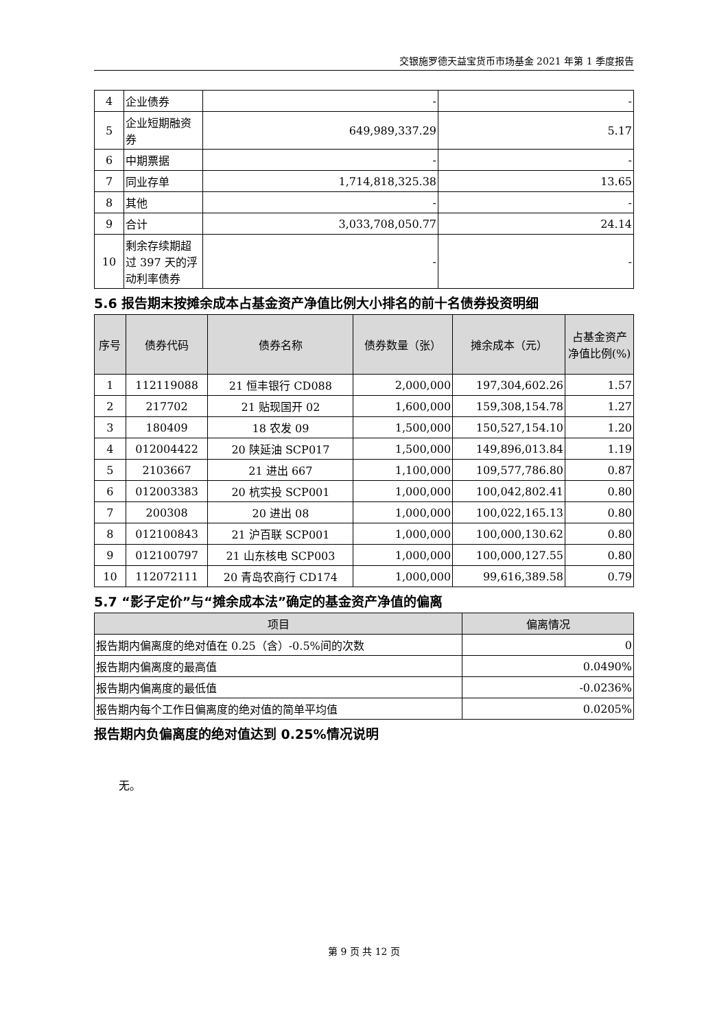交银施罗德天益宝货币市场基金 2021 年第 1 季度报告
| 4 | 企业债券 | - | - |
| 5 | 企业短期融资券 | 649,989,337.29 | 5.17 |
| 6 | 中期票据 | - | - |
| 7 | 同业存单 | 1,714,818,325.38 | 13.65 |
| 8 | 其他 | - | - |
| 9 | 合计 | 3,033,708,050.77 | 24.14 |
| 10 | 剩余存续期超过 397 天的浮动利率债券 | - | - |
5.6 报告期末按摊余成本占基金资产净值比例大小排名的前十名债券投资明细
| 序号 | 债券代码 | 债券名称 | 债券数量（张） | 摊余成本（元） | 占基金资产净值比例(%) |
| --- | --- | --- | --- | --- | --- |
| 1 | 112119088 | 21 恒丰银行 CD088 | 2,000,000 | 197,304,602.26 | 1.57 |
| 2 | 217702 | 21 贴现国开 02 | 1,600,000 | 159,308,154.78 | 1.27 |
| 3 | 180409 | 18 农发 09 | 1,500,000 | 150,527,154.10 | 1.20 |
| 4 | 012004422 | 20 陕延油 SCP017 | 1,500,000 | 149,896,013.84 | 1.19 |
| 5 | 2103667 | 21 进出 667 | 1,100,000 | 109,577,786.80 | 0.87 |
| 6 | 012003383 | 20 杭实投 SCP001 | 1,000,000 | 100,042,802.41 | 0.80 |
| 7 | 200308 | 20 进出 08 | 1,000,000 | 100,022,165.13 | 0.80 |
| 8 | 012100843 | 21 沪百联 SCP001 | 1,000,000 | 100,000,130.62 | 0.80 |
| 9 | 012100797 | 21 山东核电 SCP003 | 1,000,000 | 100,000,127.55 | 0.80 |
| 10 | 112072111 | 20 青岛农商行 CD174 | 1,000,000 | 99,616,389.58 | 0.79 |
5.7 “影子定价”与“摊余成本法”确定的基金资产净值的偏离
| 项目 | 偏离情况 |
| --- | --- |
| 报告期内偏离度的绝对值在 0.25（含）-0.5%间的次数 | 0 |
| 报告期内偏离度的最高值 | 0.0490% |
| 报告期内偏离度的最低值 | -0.0236% |
| 报告期内每个工作日偏离度的绝对值的简单平均值 | 0.0205% |
报告期内负偏离度的绝对值达到 0.25%情况说明
无。
第 9 页 共 12 页